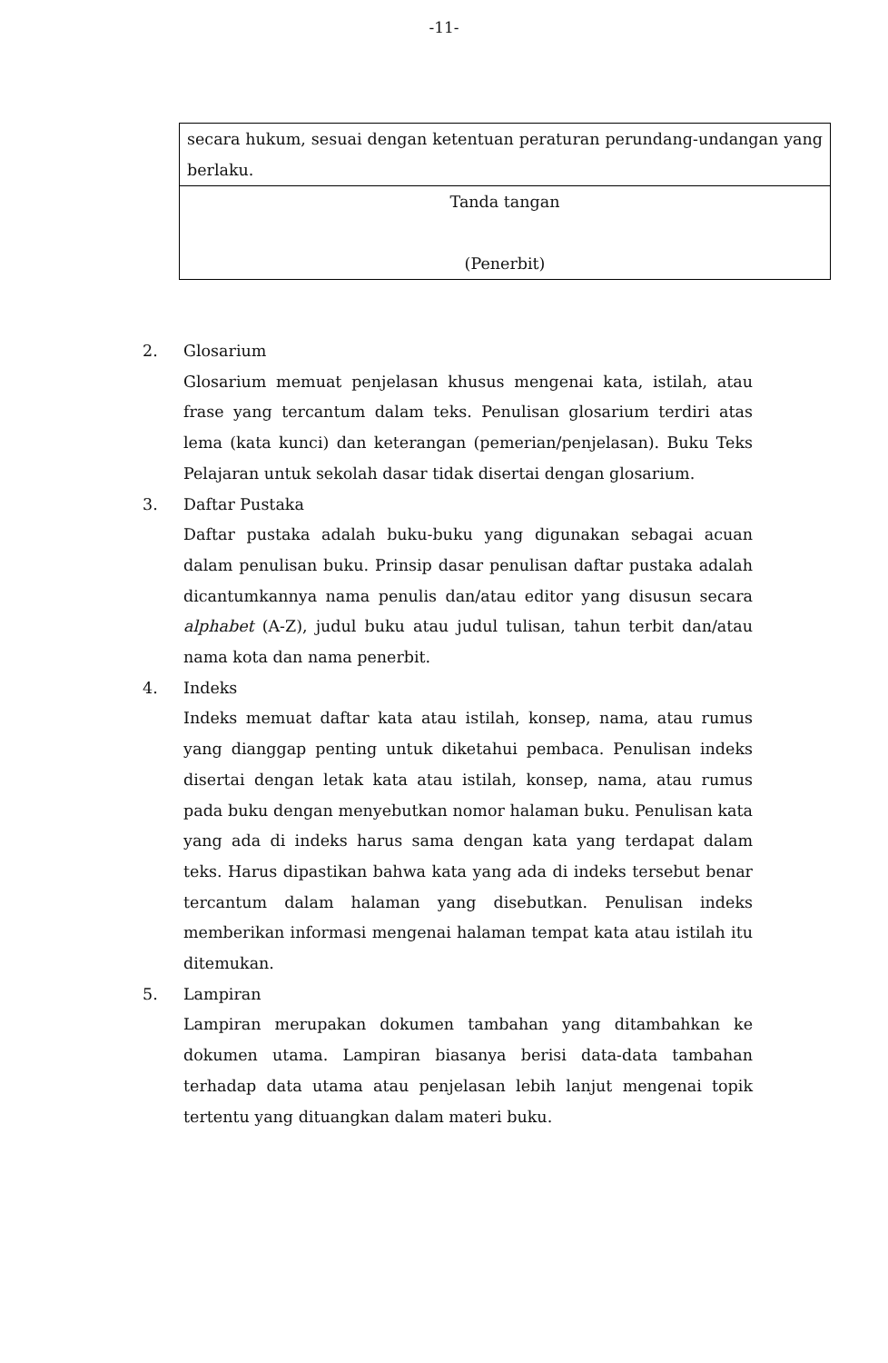-11-
| secara hukum, sesuai dengan ketentuan peraturan perundang-undangan yang berlaku. |
| Tanda tangan (Penerbit) |
2. Glosarium
Glosarium memuat penjelasan khusus mengenai kata, istilah, atau frase yang tercantum dalam teks. Penulisan glosarium terdiri atas lema (kata kunci) dan keterangan (pemerian/penjelasan). Buku Teks Pelajaran untuk sekolah dasar tidak disertai dengan glosarium.
3. Daftar Pustaka
Daftar pustaka adalah buku-buku yang digunakan sebagai acuan dalam penulisan buku. Prinsip dasar penulisan daftar pustaka adalah dicantumkannya nama penulis dan/atau editor yang disusun secara alphabet (A-Z), judul buku atau judul tulisan, tahun terbit dan/atau nama kota dan nama penerbit.
4. Indeks
Indeks memuat daftar kata atau istilah, konsep, nama, atau rumus yang dianggap penting untuk diketahui pembaca. Penulisan indeks disertai dengan letak kata atau istilah, konsep, nama, atau rumus pada buku dengan menyebutkan nomor halaman buku. Penulisan kata yang ada di indeks harus sama dengan kata yang terdapat dalam teks. Harus dipastikan bahwa kata yang ada di indeks tersebut benar tercantum dalam halaman yang disebutkan. Penulisan indeks memberikan informasi mengenai halaman tempat kata atau istilah itu ditemukan.
5. Lampiran
Lampiran merupakan dokumen tambahan yang ditambahkan ke dokumen utama. Lampiran biasanya berisi data-data tambahan terhadap data utama atau penjelasan lebih lanjut mengenai topik tertentu yang dituangkan dalam materi buku.